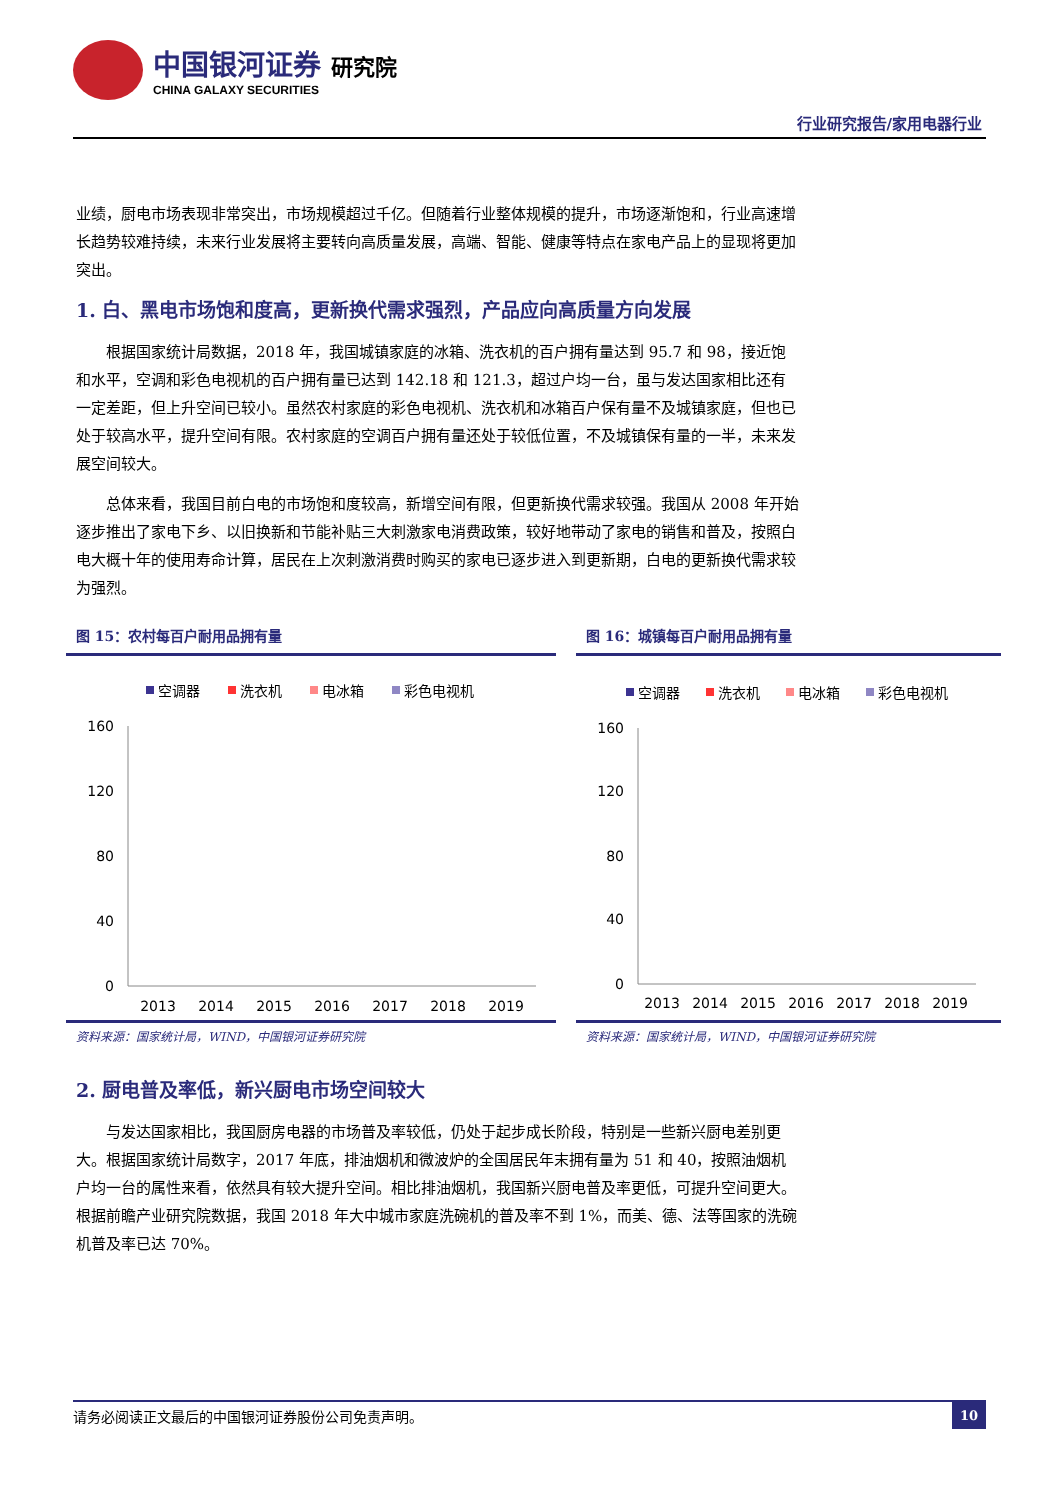中国银河证券 研究院
CHINA GALAXY SECURITIES
行业研究报告/家用电器行业
业绩，厨电市场表现非常突出，市场规模超过千亿。但随着行业整体规模的提升，市场逐渐饱和，行业高速增长趋势较难持续，未来行业发展将主要转向高质量发展，高端、智能、健康等特点在家电产品上的显现将更加突出。
1. 白、黑电市场饱和度高，更新换代需求强烈，产品应向高质量方向发展
根据国家统计局数据，2018 年，我国城镇家庭的冰箱、洗衣机的百户拥有量达到 95.7 和 98，接近饱和水平，空调和彩色电视机的百户拥有量已达到 142.18 和 121.3，超过户均一台，虽与发达国家相比还有一定差距，但上升空间已较小。虽然农村家庭的彩色电视机、洗衣机和冰箱百户保有量不及城镇家庭，但也已处于较高水平，提升空间有限。农村家庭的空调百户拥有量还处于较低位置，不及城镇保有量的一半，未来发展空间较大。
总体来看，我国目前白电的市场饱和度较高，新增空间有限，但更新换代需求较强。我国从 2008 年开始逐步推出了家电下乡、以旧换新和节能补贴三大刺激家电消费政策，较好地带动了家电的销售和普及，按照白电大概十年的使用寿命计算，居民在上次刺激消费时购买的家电已逐步进入到更新期，白电的更新换代需求较为强烈。
图 15：农村每百户耐用品拥有量
空调器
洗衣机
电冰箱
彩色电视机
160
120
80
40
0
2013
2014
2015
2016
2017
2018
2019
资料来源：国家统计局，WIND，中国银河证券研究院
图 16：城镇每百户耐用品拥有量
空调器
洗衣机
电冰箱
彩色电视机
160
120
80
40
0
2013
2014
2015
2016
2017
2018
2019
资料来源：国家统计局，WIND，中国银河证券研究院
2. 厨电普及率低，新兴厨电市场空间较大
与发达国家相比，我国厨房电器的市场普及率较低，仍处于起步成长阶段，特别是一些新兴厨电差别更大。根据国家统计局数字，2017 年底，排油烟机和微波炉的全国居民年末拥有量为 51 和 40，按照油烟机户均一台的属性来看，依然具有较大提升空间。相比排油烟机，我国新兴厨电普及率更低，可提升空间更大。根据前瞻产业研究院数据，我国 2018 年大中城市家庭洗碗机的普及率不到 1%，而美、德、法等国家的洗碗机普及率已达 70%。
请务必阅读正文最后的中国银河证券股份公司免责声明。 10